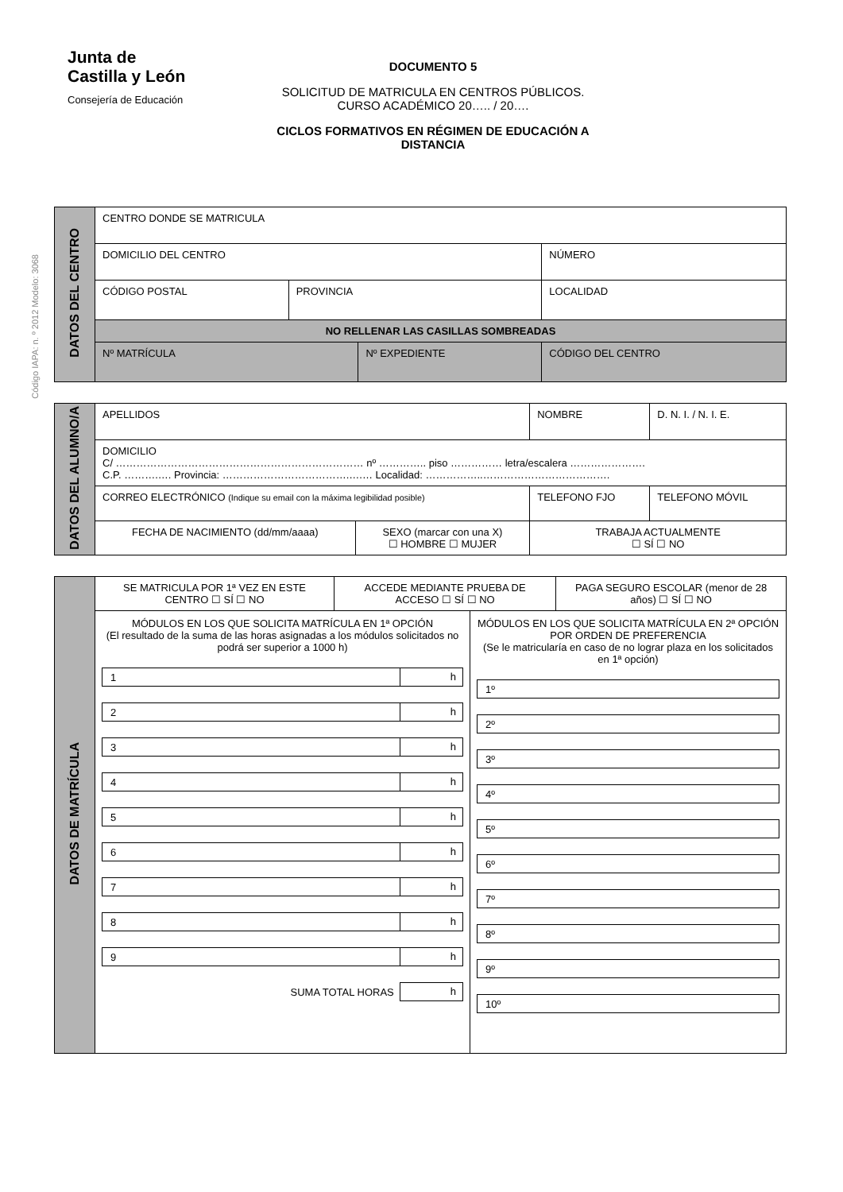Código IAPA: n. º 2012 Modelo: 3068
Junta de
Castilla y León
Consejería de Educación
DOCUMENTO 5
SOLICITUD DE MATRICULA EN CENTROS PÚBLICOS. CURSO ACADÉMICO 20….. / 20….
CICLOS FORMATIVOS EN RÉGIMEN DE EDUCACIÓN A DISTANCIA
| DATOS DEL CENTRO | CENTRO DONDE SE MATRICULA | | | | | |
| | DOMICILIO DEL CENTRO | | | | | NÚMERO |
| | CÓDIGO POSTAL | PROVINCIA | | LOCALIDAD | | |
| | NO RELLENAR LAS CASILLAS SOMBREADAS | | | | | |
| | Nº MATRÍCULA | | Nº EXPEDIENTE | | CÓDIGO DEL CENTRO | |
| DATOS DEL ALUMNO/A | APELLIDOS | | NOMBRE | D. N. I. / N. I. E. |
| | DOMICILIO C/ ……………………………………………………………… nº ………….. piso …………… letra/escalera …………………. C.P. ……….…. Provincia: ……………………………….….… Localidad: ……………..………………………………. | | | |
| | CORREO ELECTRÓNICO (Indique su email con la máxima legibilidad posible) | | TELEFONO FJO | TELEFONO MÓVIL |
| | FECHA DE NACIMIENTO (dd/mm/aaaa) | SEXO (marcar con una X) ☐ HOMBRE ☐ MUJER | TRABAJA ACTUALMENTE ☐ SÍ ☐ NO | |
| DATOS DE MATRÍCULA | SE MATRICULA POR 1ª VEZ EN ESTE CENTRO ☐ SÍ ☐ NO | ACCEDE MEDIANTE PRUEBA DE ACCESO ☐ SÍ ☐ NO | PAGA SEGURO ESCOLAR (menor de 28 años) ☐ SÍ ☐ NO |
| | MÓDULOS EN LOS QUE SOLICITA MATRÍCULA EN 1ª OPCIÓN (El resultado de la suma de las horas asignadas a los módulos solicitados no podrá ser superior a 1000 h) 1 h 2 h 3 h 4 h 5 h 6 h 7 h 8 h 9 h SUMA TOTAL HORAS h MÓDULOS EN LOS QUE SOLICITA MATRÍCULA EN 2ª OPCIÓN POR ORDEN DE PREFERENCIA (Se le matricularía en caso de no lograr plaza en los solicitados en 1ª opción) 1º 2º 3º 4º 5º 6º 7º 8º 9º 10º | | |